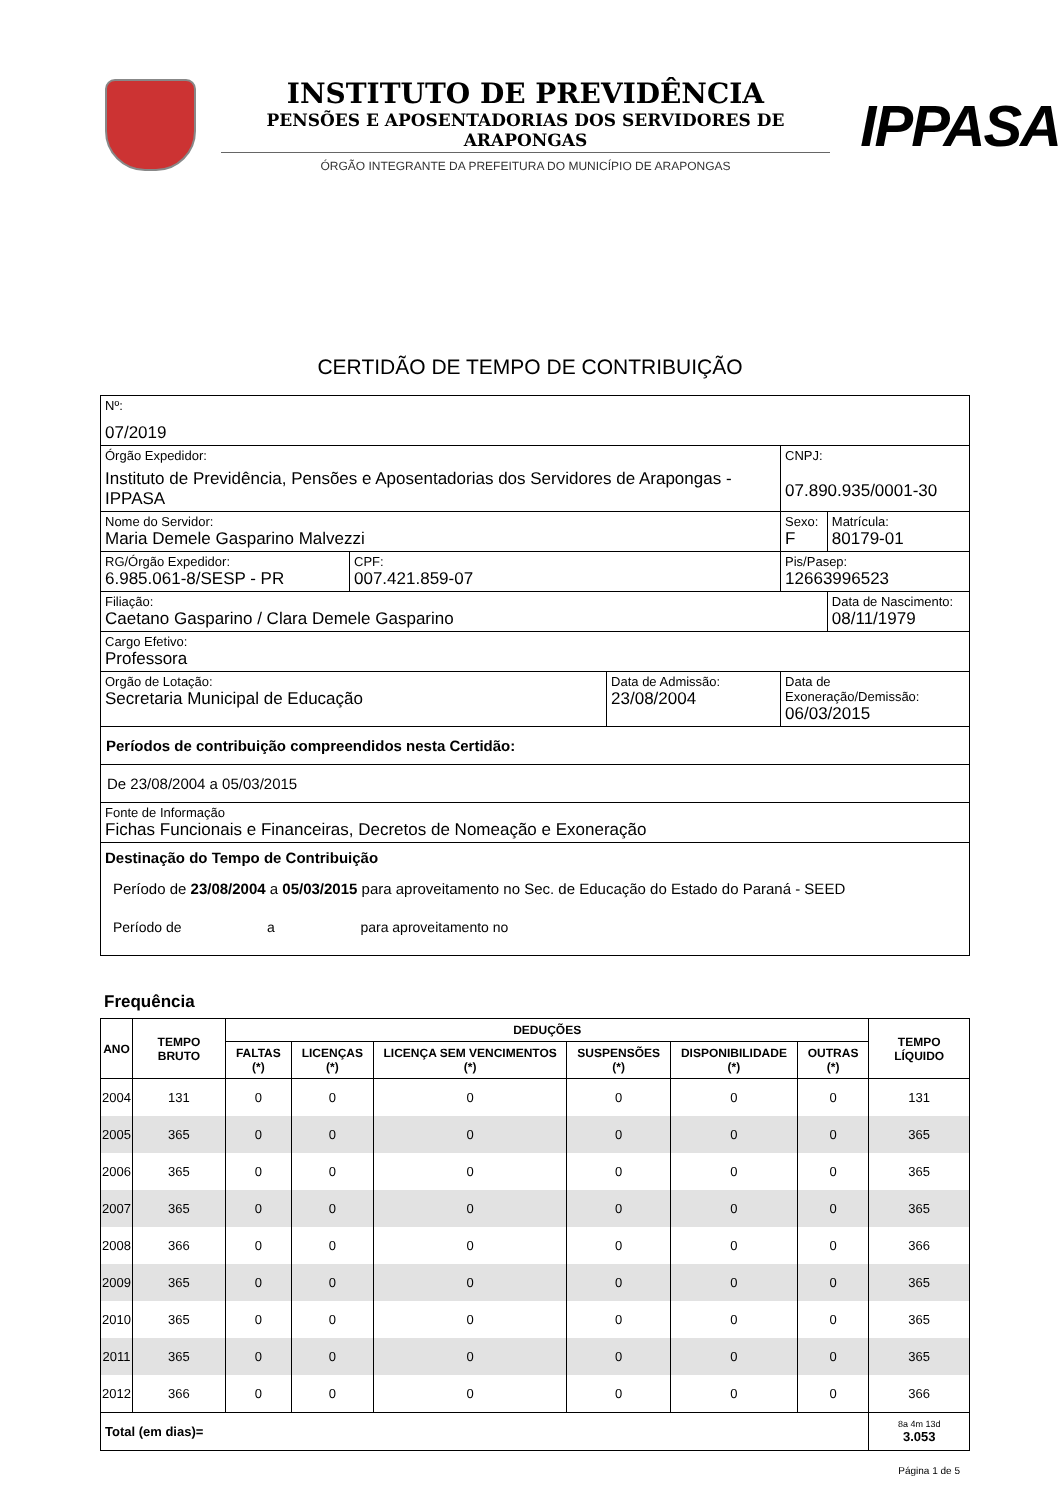INSTITUTO DE PREVIDÊNCIA
PENSÕES E APOSENTADORIAS DOS SERVIDORES DE ARAPONGAS
ÓRGÃO INTEGRANTE DA PREFEITURA DO MUNICÍPIO DE ARAPONGAS
IPPASA
CERTIDÃO DE TEMPO DE CONTRIBUIÇÃO
| Nº: 07/2019 | | | | |
| Órgão Expedidor: Instituto de Previdência, Pensões e Aposentadorias dos Servidores de Arapongas - IPPASA | | | CNPJ: 07.890.935/0001-30 | |
| Nome do Servidor: Maria Demele Gasparino Malvezzi | | | Sexo: F | Matrícula: 80179-01 |
| RG/Órgão Expedidor: 6.985.061-8/SESP - PR | CPF: 007.421.859-07 | | Pis/Pasep: 12663996523 | |
| Filiação: Caetano Gasparino / Clara Demele Gasparino | | | | Data de Nascimento: 08/11/1979 |
| Cargo Efetivo: Professora | | | | |
| Orgão de Lotação: Secretaria Municipal de Educação | | Data de Admissão: 23/08/2004 | Data de Exoneração/Demissão: 06/03/2015 | |
| Períodos de contribuição compreendidos nesta Certidão: | | | | |
| De 23/08/2004 a 05/03/2015 | | | | |
| Fonte de Informação Fichas Funcionais e Financeiras, Decretos de Nomeação e Exoneração | | | | |
| Destinação do Tempo de Contribuição Período de 23/08/2004 a 05/03/2015 para aproveitamento no Sec. de Educação do Estado do Paraná - SEED Período de a para aproveitamento no | | | | |
Frequência
| ANO | TEMPO BRUTO | DEDUÇÕES | | | | | | TEMPO LÍQUIDO |
| --- | --- | --- | --- | --- | --- | --- | --- | --- |
| | | FALTAS (*) | LICENÇAS (*) | LICENÇA SEM VENCIMENTOS (*) | SUSPENSÕES (*) | DISPONIBILIDADE (*) | OUTRAS (*) | |
| 2004 | 131 | 0 | 0 | 0 | 0 | 0 | 0 | 131 |
| 2005 | 365 | 0 | 0 | 0 | 0 | 0 | 0 | 365 |
| 2006 | 365 | 0 | 0 | 0 | 0 | 0 | 0 | 365 |
| 2007 | 365 | 0 | 0 | 0 | 0 | 0 | 0 | 365 |
| 2008 | 366 | 0 | 0 | 0 | 0 | 0 | 0 | 366 |
| 2009 | 365 | 0 | 0 | 0 | 0 | 0 | 0 | 365 |
| 2010 | 365 | 0 | 0 | 0 | 0 | 0 | 0 | 365 |
| 2011 | 365 | 0 | 0 | 0 | 0 | 0 | 0 | 365 |
| 2012 | 366 | 0 | 0 | 0 | 0 | 0 | 0 | 366 |
| Total (em dias)= | | | | | | | | 8a 4m 13d 3.053 |
Página 1 de 5